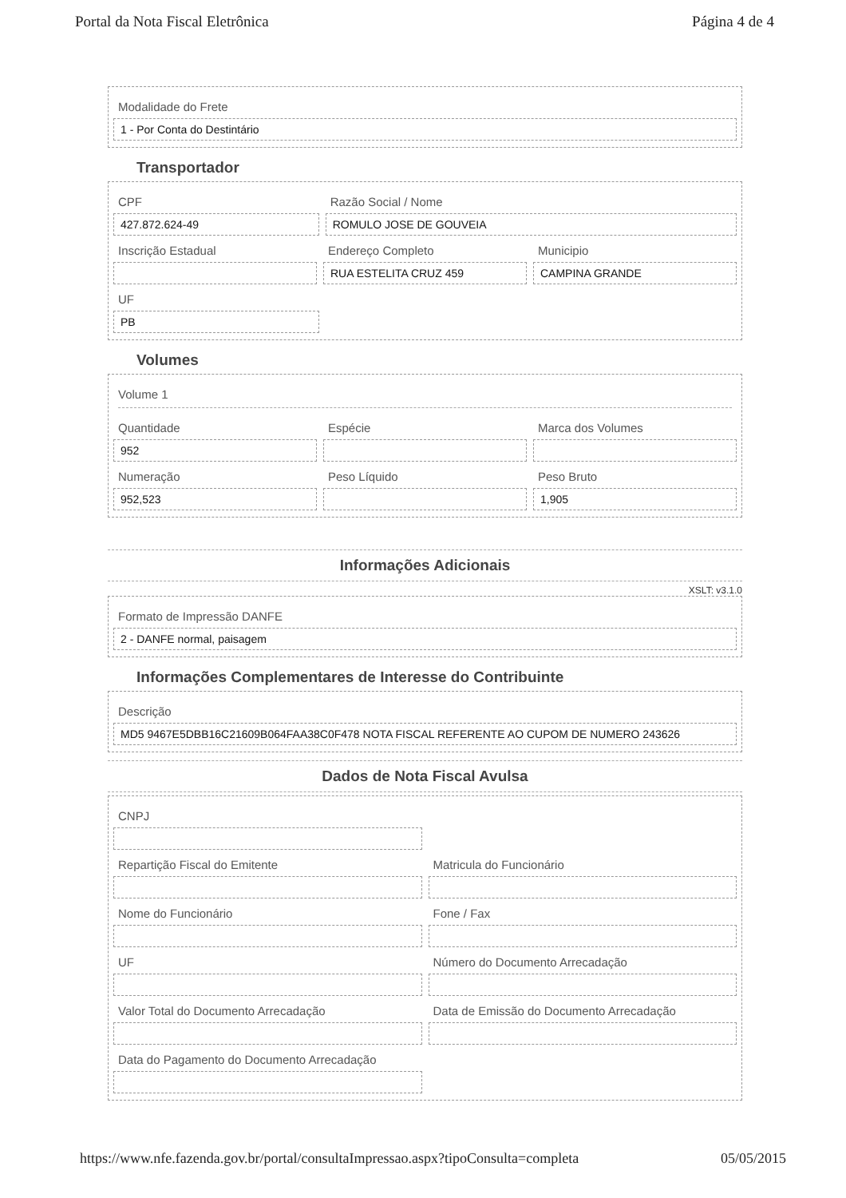Portal da Nota Fiscal Eletrônica Página 4 de 4
Modalidade do Frete
1 - Por Conta do Destintário
Transportador
CPF
427.872.624-49
Razão Social / Nome
ROMULO JOSE DE GOUVEIA
Inscrição Estadual Endereço Completo
RUA ESTELITA CRUZ 459
Municipio
CAMPINA GRANDE
UF
PB
Volumes
Volume 1
Quantidade
952
Espécie Marca dos Volumes
Numeração
952,523
Peso Líquido Peso Bruto
1,905
Informações Adicionais
XSLT: v3.1.0
Formato de Impressão DANFE
2 - DANFE normal, paisagem
Informações Complementares de Interesse do Contribuinte
Descrição
MD5 9467E5DBB16C21609B064FAA38C0F478 NOTA FISCAL REFERENTE AO CUPOM DE NUMERO 243626
Dados de Nota Fiscal Avulsa
CNPJ
Repartição Fiscal do Emitente Matricula do Funcionário
Nome do Funcionário Fone / Fax
UF Número do Documento Arrecadação
Valor Total do Documento Arrecadação
Data de Emissão do Documento Arrecadação
Data do Pagamento do Documento Arrecadação
https://www.nfe.fazenda.gov.br/portal/consultaImpressao.aspx?tipoConsulta=completa 05/05/2015